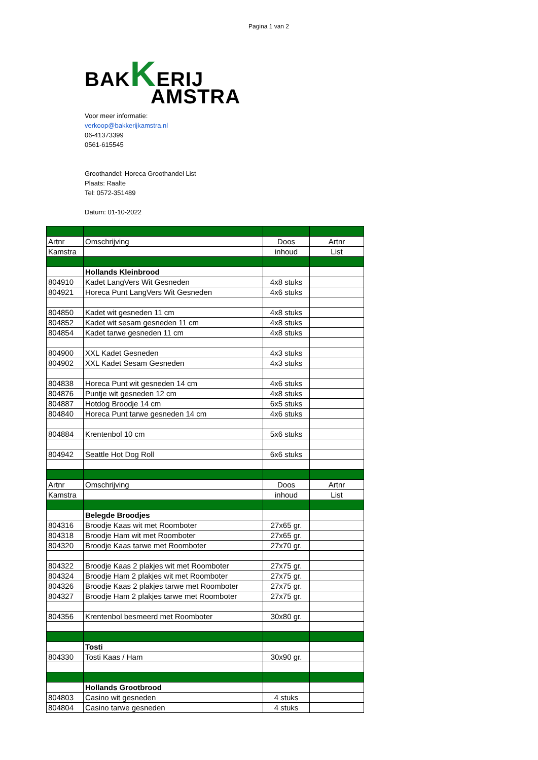Pagina 1 van 2
BAKKERIJ
AMSTRA
Voor meer informatie:
verkoop@bakkerijkamstra.nl
06-41373399
0561-615545
Groothandel: Horeca Groothandel List
Plaats: Raalte
Tel: 0572-351489
Datum: 01-10-2022
| Artnr | Omschrijving | Doos | Artnr |
| Kamstra | | inhoud | List |
| | Hollands Kleinbrood | | |
| 804910 | Kadet LangVers Wit Gesneden | 4x8 stuks | |
| 804921 | Horeca Punt LangVers Wit Gesneden | 4x6 stuks | |
| 804850 | Kadet wit gesneden 11 cm | 4x8 stuks | |
| 804852 | Kadet wit sesam gesneden 11 cm | 4x8 stuks | |
| 804854 | Kadet tarwe gesneden 11 cm | 4x8 stuks | |
| 804900 | XXL Kadet Gesneden | 4x3 stuks | |
| 804902 | XXL Kadet Sesam Gesneden | 4x3 stuks | |
| 804838 | Horeca Punt wit gesneden 14 cm | 4x6 stuks | |
| 804876 | Puntje wit gesneden 12 cm | 4x8 stuks | |
| 804887 | Hotdog Broodje 14 cm | 6x5 stuks | |
| 804840 | Horeca Punt tarwe gesneden 14 cm | 4x6 stuks | |
| 804884 | Krentenbol 10 cm | 5x6 stuks | |
| 804942 | Seattle Hot Dog Roll | 6x6 stuks | |
| Artnr | Omschrijving | Doos | Artnr |
| Kamstra | | inhoud | List |
| | Belegde Broodjes | | |
| 804316 | Broodje Kaas wit met Roomboter | 27x65 gr. | |
| 804318 | Broodje Ham wit met Roomboter | 27x65 gr. | |
| 804320 | Broodje Kaas tarwe met Roomboter | 27x70 gr. | |
| 804322 | Broodje Kaas 2 plakjes wit met Roomboter | 27x75 gr. | |
| 804324 | Broodje Ham 2 plakjes wit met Roomboter | 27x75 gr. | |
| 804326 | Broodje Kaas 2 plakjes tarwe met Roomboter | 27x75 gr. | |
| 804327 | Broodje Ham 2 plakjes tarwe met Roomboter | 27x75 gr. | |
| 804356 | Krentenbol besmeerd met Roomboter | 30x80 gr. | |
| | Tosti | | |
| 804330 | Tosti Kaas / Ham | 30x90 gr. | |
| | Hollands Grootbrood | | |
| 804803 | Casino wit gesneden | 4 stuks | |
| 804804 | Casino tarwe gesneden | 4 stuks | |